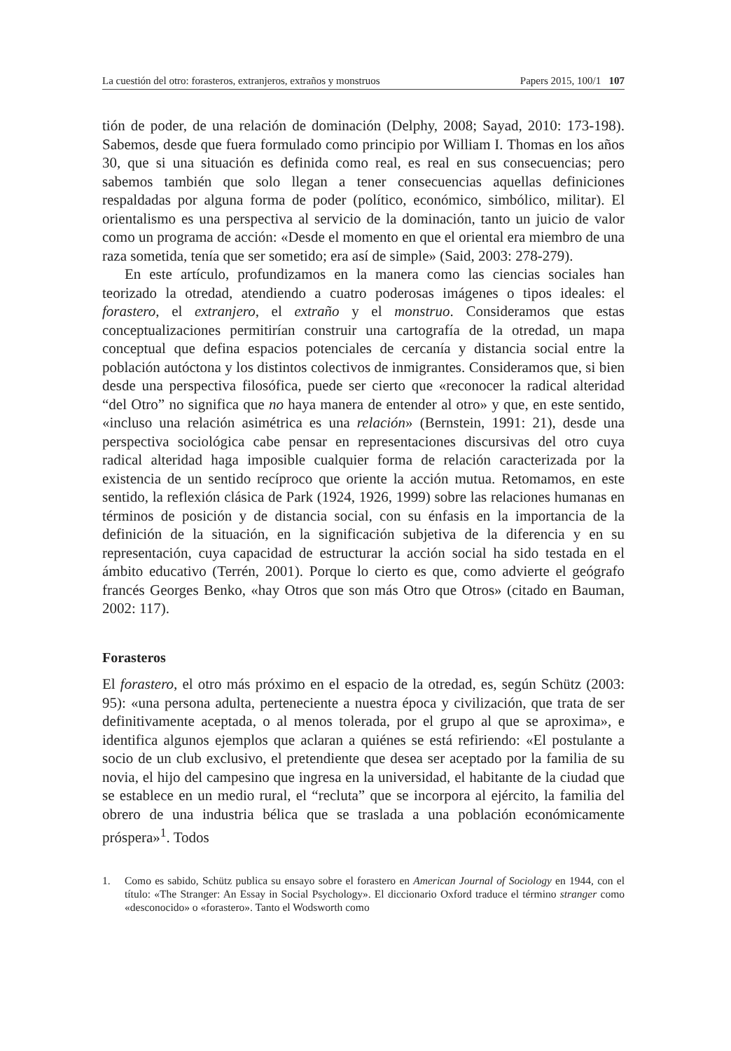La cuestión del otro: forasteros, extranjeros, extraños y monstruos Papers 2015, 100/1 107
tión de poder, de una relación de dominación (Delphy, 2008; Sayad, 2010: 173-198). Sabemos, desde que fuera formulado como principio por William I. Thomas en los años 30, que si una situación es definida como real, es real en sus consecuencias; pero sabemos también que solo llegan a tener consecuencias aquellas definiciones respaldadas por alguna forma de poder (político, económico, simbólico, militar). El orientalismo es una perspectiva al servicio de la dominación, tanto un juicio de valor como un programa de acción: «Desde el momento en que el oriental era miembro de una raza sometida, tenía que ser sometido; era así de simple» (Said, 2003: 278-279).
En este artículo, profundizamos en la manera como las ciencias sociales han teorizado la otredad, atendiendo a cuatro poderosas imágenes o tipos ideales: el forastero, el extranjero, el extraño y el monstruo. Consideramos que estas conceptualizaciones permitirían construir una cartografía de la otredad, un mapa conceptual que defina espacios potenciales de cercanía y distancia social entre la población autóctona y los distintos colectivos de inmigrantes. Consideramos que, si bien desde una perspectiva filosófica, puede ser cierto que «reconocer la radical alteridad “del Otro” no significa que no haya manera de entender al otro» y que, en este sentido, «incluso una relación asimétrica es una relación» (Bernstein, 1991: 21), desde una perspectiva sociológica cabe pensar en representaciones discursivas del otro cuya radical alteridad haga imposible cualquier forma de relación caracterizada por la existencia de un sentido recíproco que oriente la acción mutua. Retomamos, en este sentido, la reflexión clásica de Park (1924, 1926, 1999) sobre las relaciones humanas en términos de posición y de distancia social, con su énfasis en la importancia de la definición de la situación, en la significación subjetiva de la diferencia y en su representación, cuya capacidad de estructurar la acción social ha sido testada en el ámbito educativo (Terrén, 2001). Porque lo cierto es que, como advierte el geógrafo francés Georges Benko, «hay Otros que son más Otro que Otros» (citado en Bauman, 2002: 117).
Forasteros
El forastero, el otro más próximo en el espacio de la otredad, es, según Schütz (2003: 95): «una persona adulta, perteneciente a nuestra época y civilización, que trata de ser definitivamente aceptada, o al menos tolerada, por el grupo al que se aproxima», e identifica algunos ejemplos que aclaran a quiénes se está refiriendo: «El postulante a socio de un club exclusivo, el pretendiente que desea ser aceptado por la familia de su novia, el hijo del campesino que ingresa en la universidad, el habitante de la ciudad que se establece en un medio rural, el “recluta” que se incorpora al ejército, la familia del obrero de una industria bélica que se traslada a una población económicamente próspera»<sup>1</sup>. Todos
1. Como es sabido, Schütz publica su ensayo sobre el forastero en American Journal of Sociology en 1944, con el título: «The Stranger: An Essay in Social Psychology». El diccionario Oxford traduce el término stranger como «desconocido» o «forastero». Tanto el Wodsworth como